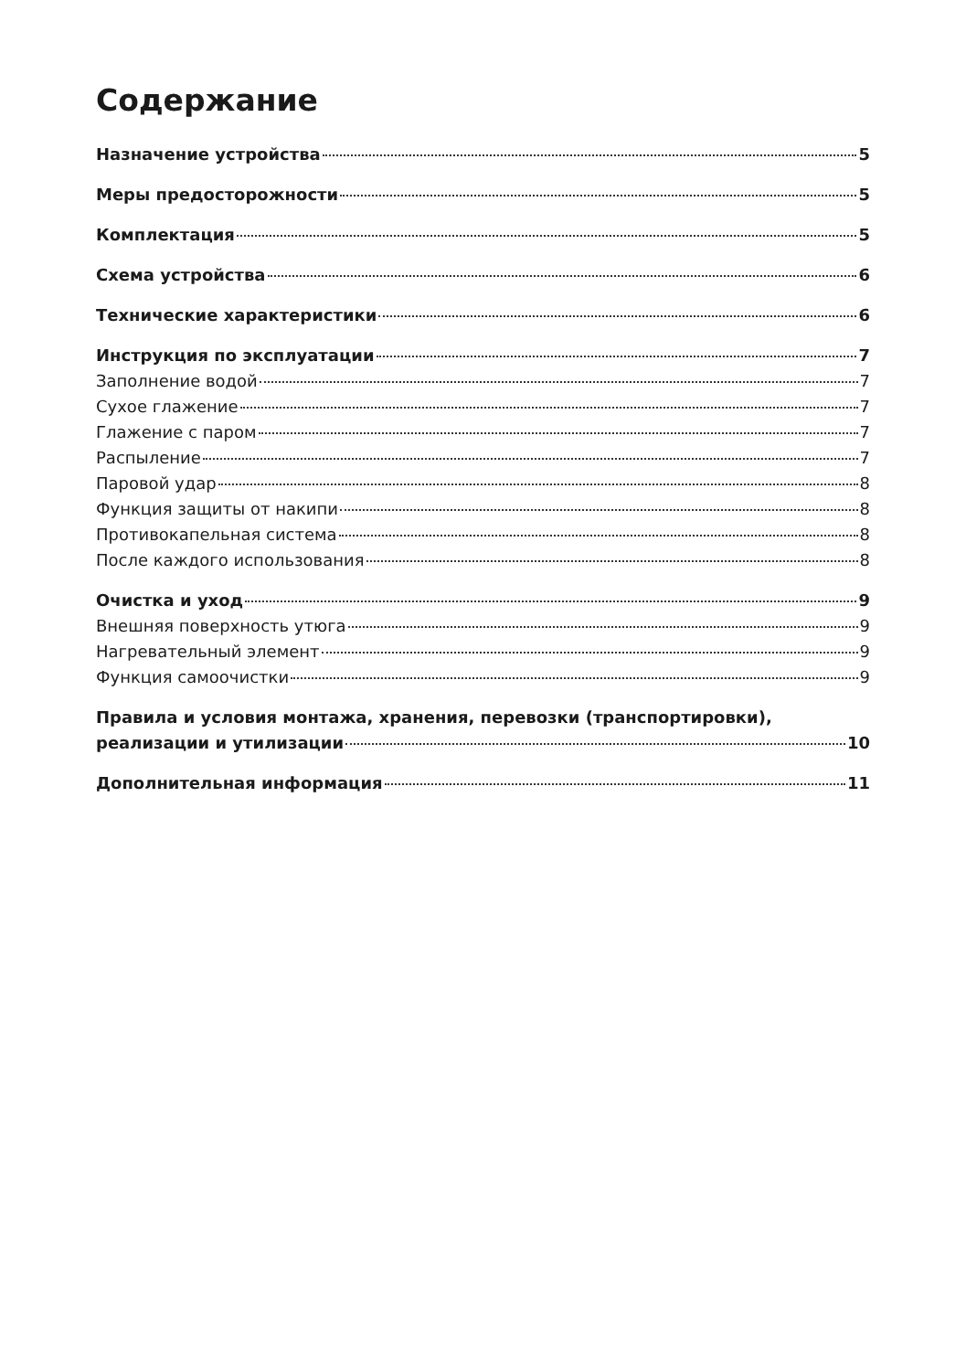Содержание
Назначение устройства 5
Меры предосторожности 5
Комплектация 5
Схема устройства 6
Технические характеристики 6
Инструкция по эксплуатации 7
Заполнение водой 7
Сухое глажение 7
Глажение с паром 7
Распыление 7
Паровой удар 8
Функция защиты от накипи 8
Противокапельная система 8
После каждого использования 8
Очистка и уход 9
Внешняя поверхность утюга 9
Нагревательный элемент 9
Функция самоочистки 9
Правила и условия монтажа, хранения, перевозки (транспортировки),
реализации и утилизации 10
Дополнительная информация 11